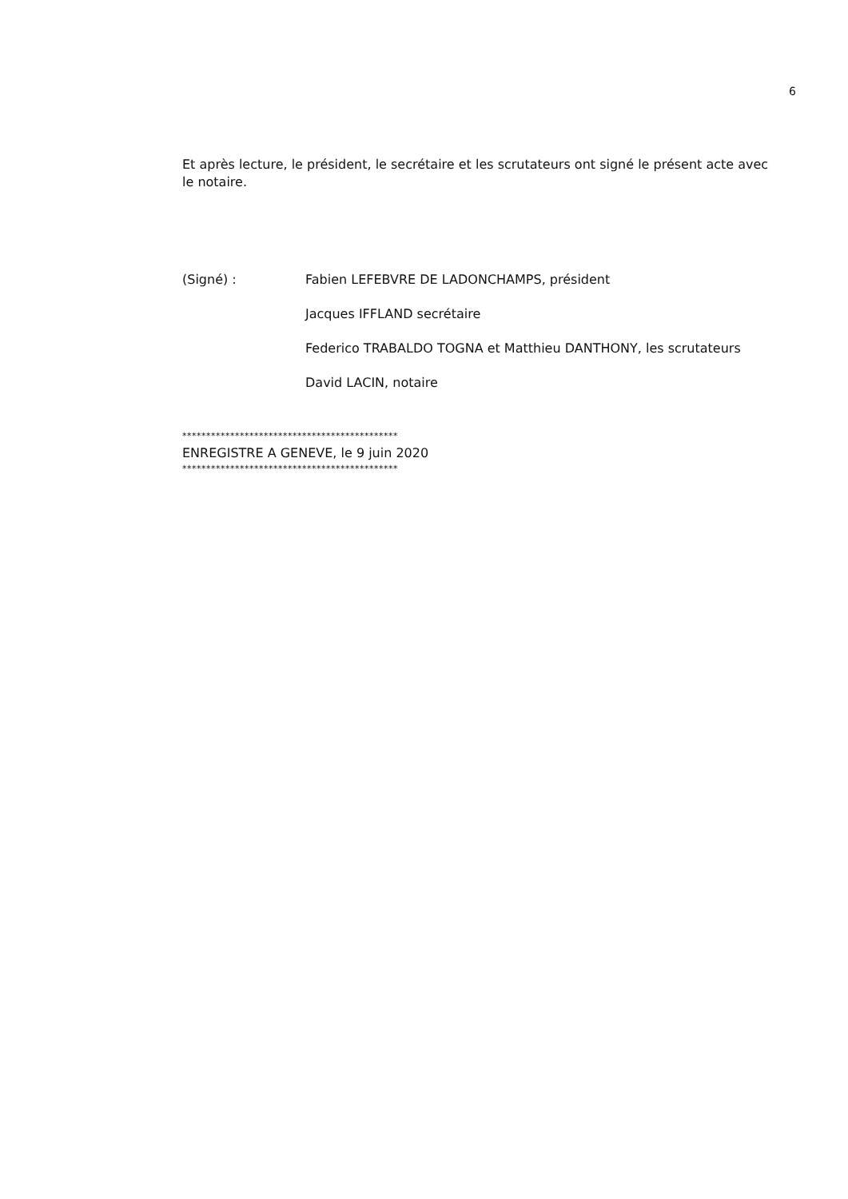6
Et après lecture, le président, le secrétaire et les scrutateurs ont signé le présent acte avec le notaire.
(Signé) : Fabien LEFEBVRE DE LADONCHAMPS, président
Jacques IFFLAND secrétaire
Federico TRABALDO TOGNA et Matthieu DANTHONY, les scrutateurs
David LACIN, notaire
*********************************************
ENREGISTRE A GENEVE, le 9 juin 2020
*********************************************